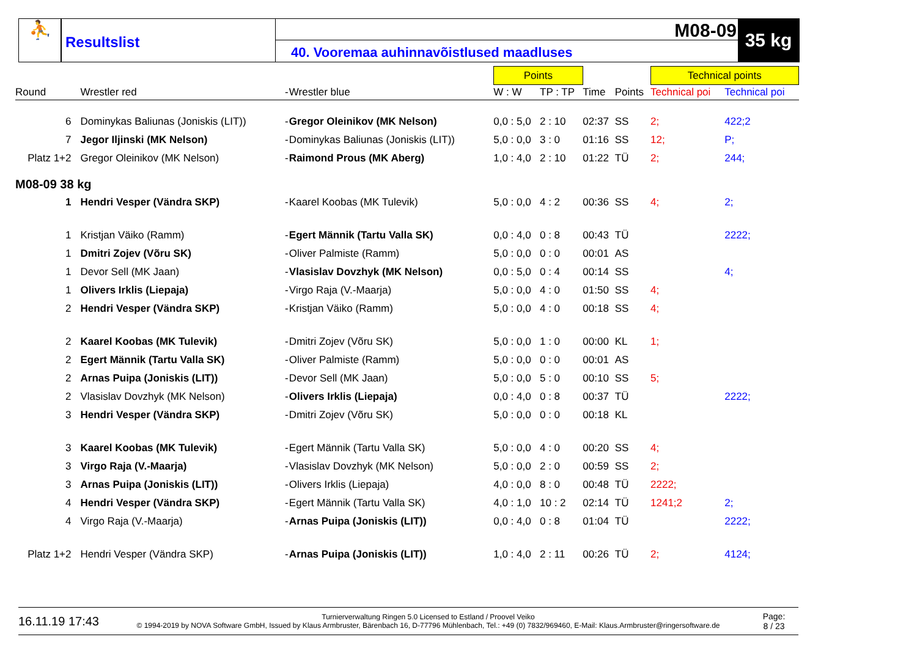⛹
Resultslist
M08-09
40. Vooremaa auhinnavõistlused maadluses
35 kg
| | | | | Points | | | | Technical points | |
| Round | Wrestler red | - | Wrestler blue | W : W | TP : TP | Time | Points | Technical poi | Technical poi |
| 6 | Dominykas Baliunas (Joniskis (LIT)) | - | Gregor Oleinikov (MK Nelson) | 0,0 : 5,0 | 2 : 10 | 02:37 | SS | 2; | 422;2 |
| 7 | Jegor Iljinski (MK Nelson) | - | Dominykas Baliunas (Joniskis (LIT)) | 5,0 : 0,0 | 3 : 0 | 01:16 | SS | 12; | P; |
| Platz 1+2 | Gregor Oleinikov (MK Nelson) | - | Raimond Prous (MK Aberg) | 1,0 : 4,0 | 2 : 10 | 01:22 | TÜ | 2; | 244; |
| M08-09 38 kg | | | | | | | | | |
| 1 | Hendri Vesper (Vändra SKP) | - | Kaarel Koobas (MK Tulevik) | 5,0 : 0,0 | 4 : 2 | 00:36 | SS | 4; | 2; |
| 1 | Kristjan Väiko (Ramm) | - | Egert Männik (Tartu Valla SK) | 0,0 : 4,0 | 0 : 8 | 00:43 | TÜ | | 2222; |
| 1 | Dmitri Zojev (Võru SK) | - | Oliver Palmiste (Ramm) | 5,0 : 0,0 | 0 : 0 | 00:01 | AS | | |
| 1 | Devor Sell (MK Jaan) | - | Vlasislav Dovzhyk (MK Nelson) | 0,0 : 5,0 | 0 : 4 | 00:14 | SS | | 4; |
| 1 | Olivers Irklis (Liepaja) | - | Virgo Raja (V.-Maarja) | 5,0 : 0,0 | 4 : 0 | 01:50 | SS | 4; | |
| 2 | Hendri Vesper (Vändra SKP) | - | Kristjan Väiko (Ramm) | 5,0 : 0,0 | 4 : 0 | 00:18 | SS | 4; | |
| 2 | Kaarel Koobas (MK Tulevik) | - | Dmitri Zojev (Võru SK) | 5,0 : 0,0 | 1 : 0 | 00:00 | KL | 1; | |
| 2 | Egert Männik (Tartu Valla SK) | - | Oliver Palmiste (Ramm) | 5,0 : 0,0 | 0 : 0 | 00:01 | AS | | |
| 2 | Arnas Puipa (Joniskis (LIT)) | - | Devor Sell (MK Jaan) | 5,0 : 0,0 | 5 : 0 | 00:10 | SS | 5; | |
| 2 | Vlasislav Dovzhyk (MK Nelson) | - | Olivers Irklis (Liepaja) | 0,0 : 4,0 | 0 : 8 | 00:37 | TÜ | | 2222; |
| 3 | Hendri Vesper (Vändra SKP) | - | Dmitri Zojev (Võru SK) | 5,0 : 0,0 | 0 : 0 | 00:18 | KL | | |
| 3 | Kaarel Koobas (MK Tulevik) | - | Egert Männik (Tartu Valla SK) | 5,0 : 0,0 | 4 : 0 | 00:20 | SS | 4; | |
| 3 | Virgo Raja (V.-Maarja) | - | Vlasislav Dovzhyk (MK Nelson) | 5,0 : 0,0 | 2 : 0 | 00:59 | SS | 2; | |
| 3 | Arnas Puipa (Joniskis (LIT)) | - | Olivers Irklis (Liepaja) | 4,0 : 0,0 | 8 : 0 | 00:48 | TÜ | 2222; | |
| 4 | Hendri Vesper (Vändra SKP) | - | Egert Männik (Tartu Valla SK) | 4,0 : 1,0 | 10 : 2 | 02:14 | TÜ | 1241;2 | 2; |
| 4 | Virgo Raja (V.-Maarja) | - | Arnas Puipa (Joniskis (LIT)) | 0,0 : 4,0 | 0 : 8 | 01:04 | TÜ | | 2222; |
| Platz 1+2 | Hendri Vesper (Vändra SKP) | - | Arnas Puipa (Joniskis (LIT)) | 1,0 : 4,0 | 2 : 11 | 00:26 | TÜ | 2; | 4124; |
16.11.19 17:43
Turnierverwaltung Ringen 5.0 Licensed to Estland / Proovel Veiko
© 1994-2019 by NOVA Software GmbH, Issued by Klaus Armbruster, Bärenbach 16, D-77796 Mühlenbach, Tel.: +49 (0) 7832/969460, E-Mail: Klaus.Armbruster@ringersoftware.de
Page:
8 / 23